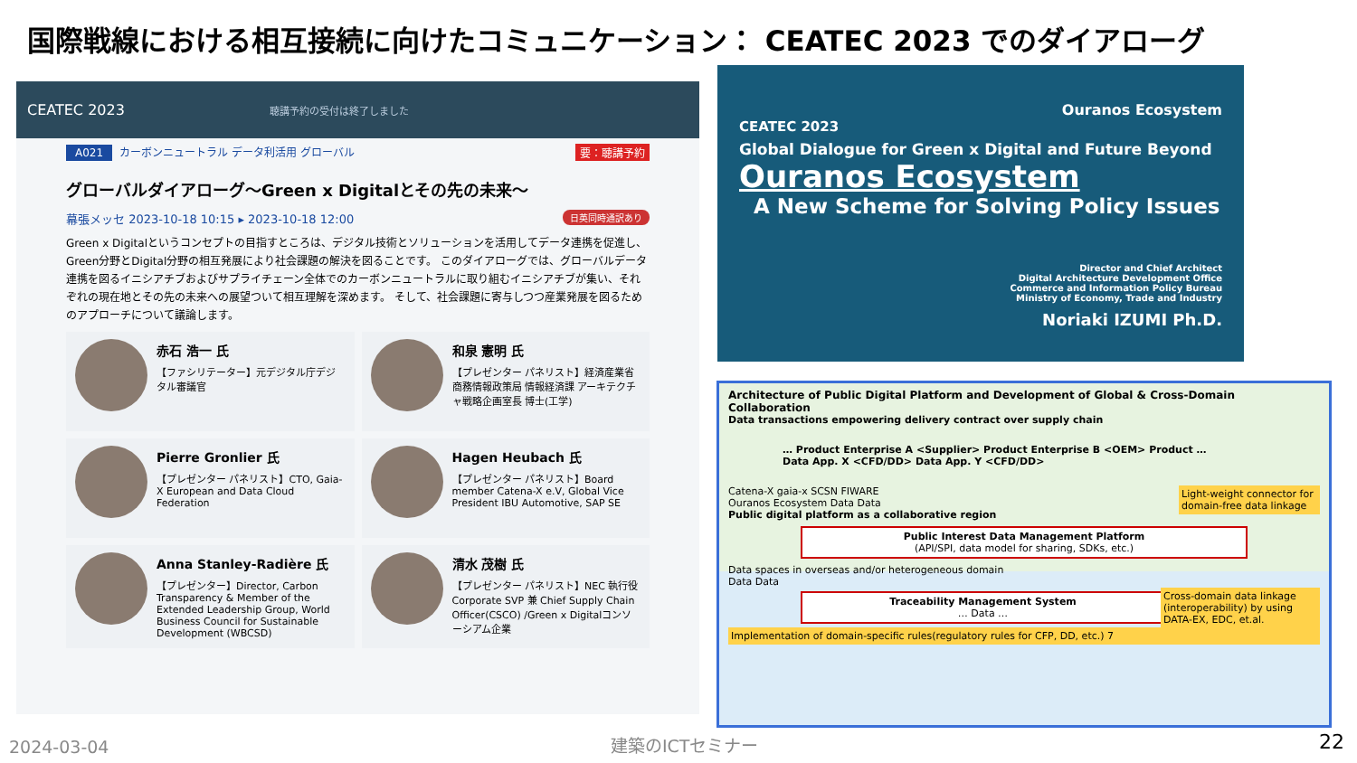国際戦線における相互接続に向けたコミュニケーション： CEATEC 2023 でのダイアローグ
CEATEC 2023 聴講予約の受付は終了しました
A021 カーボンニュートラル データ利活用 グローバル 要：聴講予約
グローバルダイアローグ～Green x Digitalとその先の未来～
幕張メッセ 2023-10-18 10:15 ▸ 2023-10-18 12:00 日英同時通訳あり
Green x Digitalというコンセプトの目指すところは、デジタル技術とソリューションを活用してデータ連携を促進し、Green分野とDigital分野の相互発展により社会課題の解決を図ることです。 このダイアローグでは、グローバルデータ連携を図るイニシアチブおよびサプライチェーン全体でのカーボンニュートラルに取り組むイニシアチブが集い、それぞれの現在地とその先の未来への展望ついて相互理解を深めます。 そして、社会課題に寄与しつつ産業発展を図るためのアプローチについて議論します。
赤石 浩一 氏
【ファシリテーター】元デジタル庁デジタル審議官
和泉 憲明 氏
【プレゼンター パネリスト】経済産業省 商務情報政策局 情報経済課 アーキテクチャ戦略企画室長 博士(工学)
Pierre Gronlier 氏
【プレゼンター パネリスト】CTO, Gaia-X European and Data Cloud Federation
Hagen Heubach 氏
【プレゼンター パネリスト】Board member Catena-X e.V, Global Vice President IBU Automotive, SAP SE
Anna Stanley-Radière 氏
【プレゼンター】Director, Carbon Transparency & Member of the Extended Leadership Group, World Business Council for Sustainable Development (WBCSD)
清水 茂樹 氏
【プレゼンター パネリスト】NEC 執行役 Corporate SVP 兼 Chief Supply Chain Officer(CSCO) /Green x Digitalコンソーシアム企業
Ouranos Ecosystem
CEATEC 2023
Global Dialogue for Green x Digital and Future Beyond
Ouranos Ecosystem
A New Scheme for Solving Policy Issues
Director and Chief Architect
Digital Architecture Development Office
Commerce and Information Policy Bureau
Ministry of Economy, Trade and Industry
Noriaki IZUMI Ph.D.
Architecture of Public Digital Platform and Development of Global & Cross-Domain Collaboration
Data transactions empowering delivery contract over supply chain
… Product Enterprise A <Supplier> Product Enterprise B <OEM> Product …
Data App. X <CFD/DD> Data App. Y <CFD/DD>
Light-weight connector for domain-free data linkage
Catena-X gaia-x SCSN FIWARE
Ouranos Ecosystem Data Data
Public digital platform as a collaborative region
Public Interest Data Management Platform
(API/SPI, data model for sharing, SDKs, etc.)
Data spaces in overseas and/or heterogeneous domain
Data Data
Cross-domain data linkage (interoperability) by using DATA-EX, EDC, et.al.
Traceability Management System
… Data …
Implementation of domain-specific rules(regulatory rules for CFP, DD, etc.) 7
2024-03-04 建築のICTセミナー 22